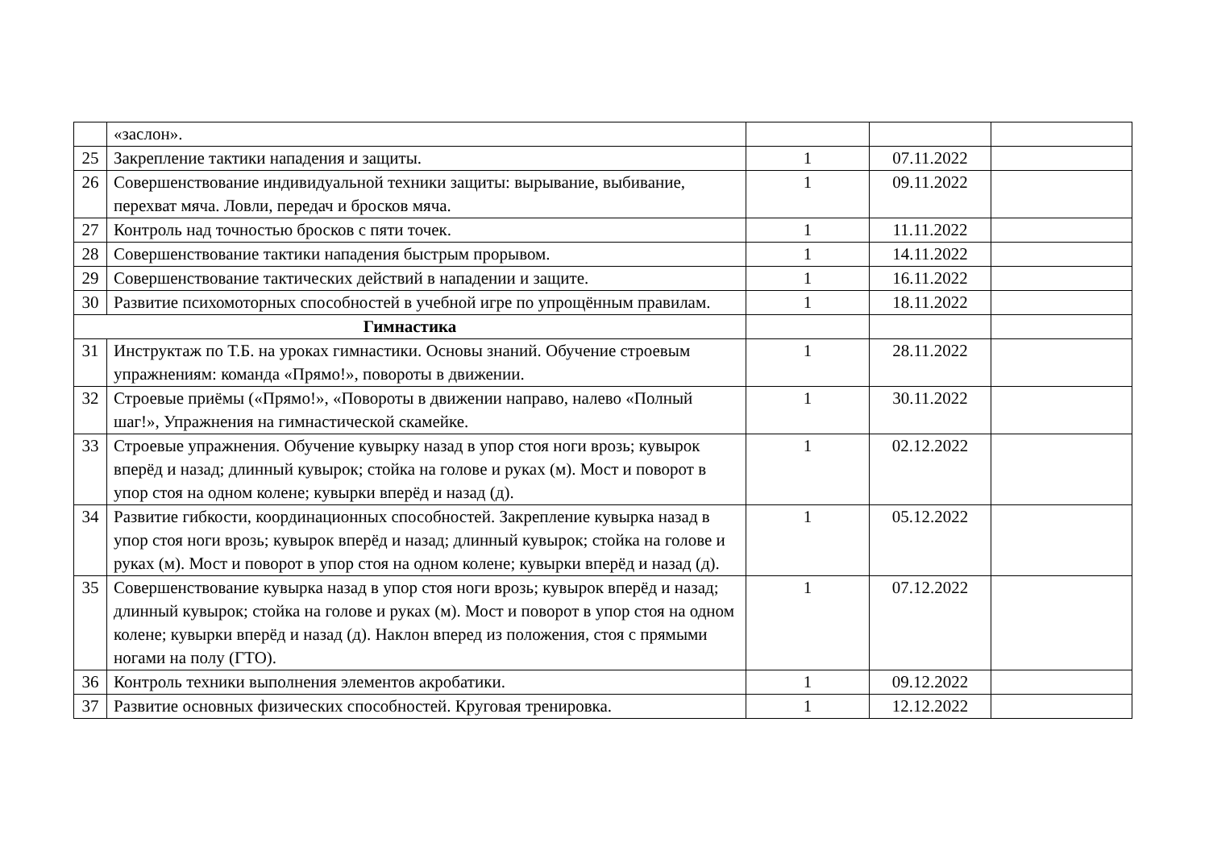| | «заслон». | | | |
| 25 | Закрепление тактики нападения и защиты. | 1 | 07.11.2022 | |
| 26 | Совершенствование индивидуальной техники защиты: вырывание, выбивание, перехват мяча. Ловли, передач и бросков мяча. | 1 | 09.11.2022 | |
| 27 | Контроль над точностью бросков с пяти точек. | 1 | 11.11.2022 | |
| 28 | Совершенствование тактики нападения быстрым прорывом. | 1 | 14.11.2022 | |
| 29 | Совершенствование тактических действий в нападении и защите. | 1 | 16.11.2022 | |
| 30 | Развитие психомоторных способностей в учебной игре по упрощённым правилам. | 1 | 18.11.2022 | |
| Гимнастика | | | | |
| 31 | Инструктаж по Т.Б. на уроках гимнастики. Основы знаний. Обучение строевым упражнениям: команда «Прямо!», повороты в движении. | 1 | 28.11.2022 | |
| 32 | Строевые приёмы («Прямо!», «Повороты в движении направо, налево «Полный шаг!», Упражнения на гимнастической скамейке. | 1 | 30.11.2022 | |
| 33 | Строевые упражнения. Обучение кувырку назад в упор стоя ноги врозь; кувырок вперёд и назад; длинный кувырок; стойка на голове и руках (м). Мост и поворот в упор стоя на одном колене; кувырки вперёд и назад (д). | 1 | 02.12.2022 | |
| 34 | Развитие гибкости, координационных способностей. Закрепление кувырка назад в упор стоя ноги врозь; кувырок вперёд и назад; длинный кувырок; стойка на голове и руках (м). Мост и поворот в упор стоя на одном колене; кувырки вперёд и назад (д). | 1 | 05.12.2022 | |
| 35 | Совершенствование кувырка назад в упор стоя ноги врозь; кувырок вперёд и назад; длинный кувырок; стойка на голове и руках (м). Мост и поворот в упор стоя на одном колене; кувырки вперёд и назад (д). Наклон вперед из положения, стоя с прямыми ногами на полу (ГТО). | 1 | 07.12.2022 | |
| 36 | Контроль техники выполнения элементов акробатики. | 1 | 09.12.2022 | |
| 37 | Развитие основных физических способностей. Круговая тренировка. | 1 | 12.12.2022 | |